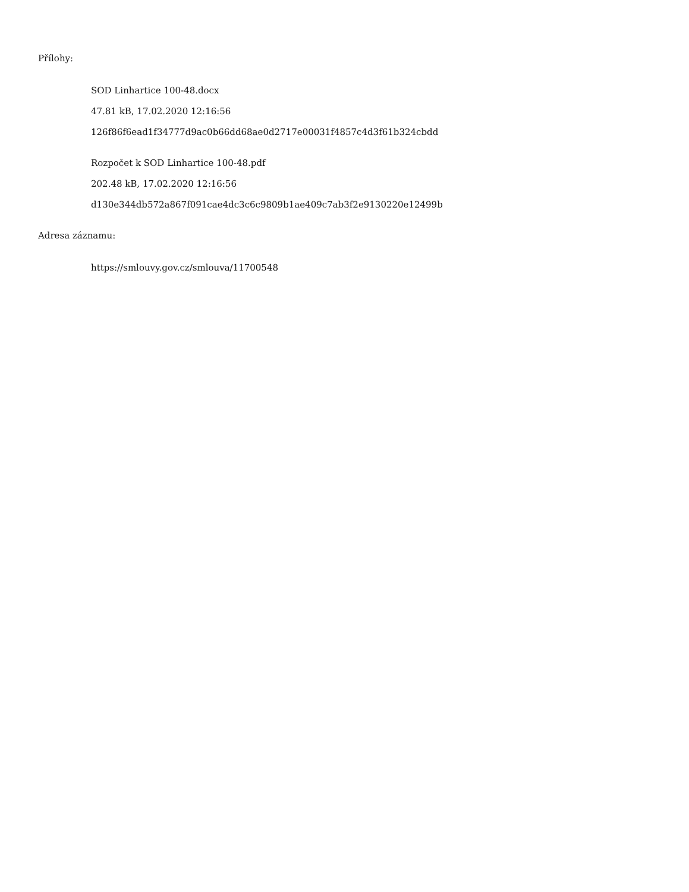Přílohy:
SOD Linhartice 100-48.docx
47.81 kB, 17.02.2020 12:16:56
126f86f6ead1f34777d9ac0b66dd68ae0d2717e00031f4857c4d3f61b324cbdd
Rozpočet k SOD Linhartice 100-48.pdf
202.48 kB, 17.02.2020 12:16:56
d130e344db572a867f091cae4dc3c6c9809b1ae409c7ab3f2e9130220e12499b
Adresa záznamu:
https://smlouvy.gov.cz/smlouva/11700548